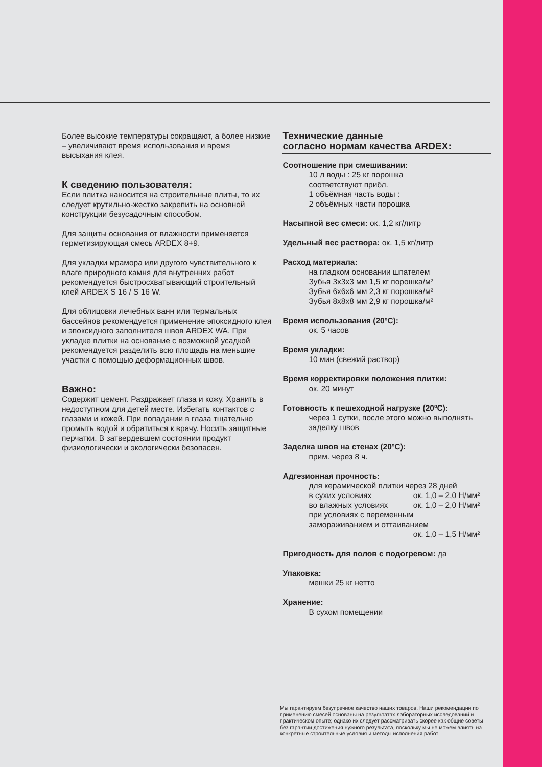Более высокие температуры сокращают, а более низкие – увеличивают время использования и время высыхания клея.
К сведению пользователя:
Если плитка наносится на строительные плиты, то их следует крутильно-жестко закрепить на основной конструкции безусадочным способом.
Для защиты основания от влажности применяется герметизирующая смесь ARDEX 8+9.
Для укладки мрамора или другого чувствительного к влаге природного камня для внутренних работ рекомендуется быстросхватывающий строительный клей ARDEX S 16 / S 16 W.
Для облицовки лечебных ванн или термальных бассейнов рекомендуется применение эпоксидного клея и эпоксидного заполнителя швов ARDEX WA. При укладке плитки на основание с возможной усадкой рекомендуется разделить всю площадь на меньшие участки с помощью деформационных швов.
Важно:
Содержит цемент. Раздражает глаза и кожу. Хранить в недоступном для детей месте. Избегать контактов с глазами и кожей. При попадании в глаза тщательно промыть водой и обратиться к врачу. Носить защитные перчатки. В затвердевшем состоянии продукт физиологически и экологически безопасен.
Технические данные
согласно нормам качества ARDEX:
Соотношение при смешивании:
10 л воды : 25 кг порошка
соответствуют прибл.
1 объёмная часть воды :
2 объёмных части порошка
Насыпной вес смеси: ок. 1,2 кг/литр
Удельный вес раствора: ок. 1,5 кг/литр
Расход материала:
на гладком основании шпателем
Зубья 3x3x3 мм 1,5 кг порошка/м²
Зубья 6x6x6 мм 2,3 кг порошка/м²
Зубья 8x8x8 мм 2,9 кг порошка/м²
Время использования (20ºC):
ок. 5 часов
Время укладки:
10 мин (свежий раствор)
Время корректировки положения плитки:
ок. 20 минут
Готовность к пешеходной нагрузке (20ºC):
через 1 сутки, после этого можно выполнять заделку швов
Заделка швов на стенах (20ºC):
прим. через 8 ч.
Адгезионная прочность:
для керамической плитки через 28 дней
в сухих условиях ок. 1,0 – 2,0 Н/мм²
во влажных условиях ок. 1,0 – 2,0 Н/мм²
при условиях с переменным
замораживанием и оттаиванием
ок. 1,0 – 1,5 Н/мм²
Пригодность для полов с подогревом: да
Упаковка:
мешки 25 кг нетто
Хранение:
В сухом помещении
Мы гарантируем безупречное качество наших товаров. Наши рекомендации по применению смесей основаны на результатах лабораторных исследований и практическом опыте; однако их следует рассматривать скорее как общие советы без гарантии достижения нужного результата, поскольку мы не можем влиять на конкретные строительные условия и методы исполнения работ.